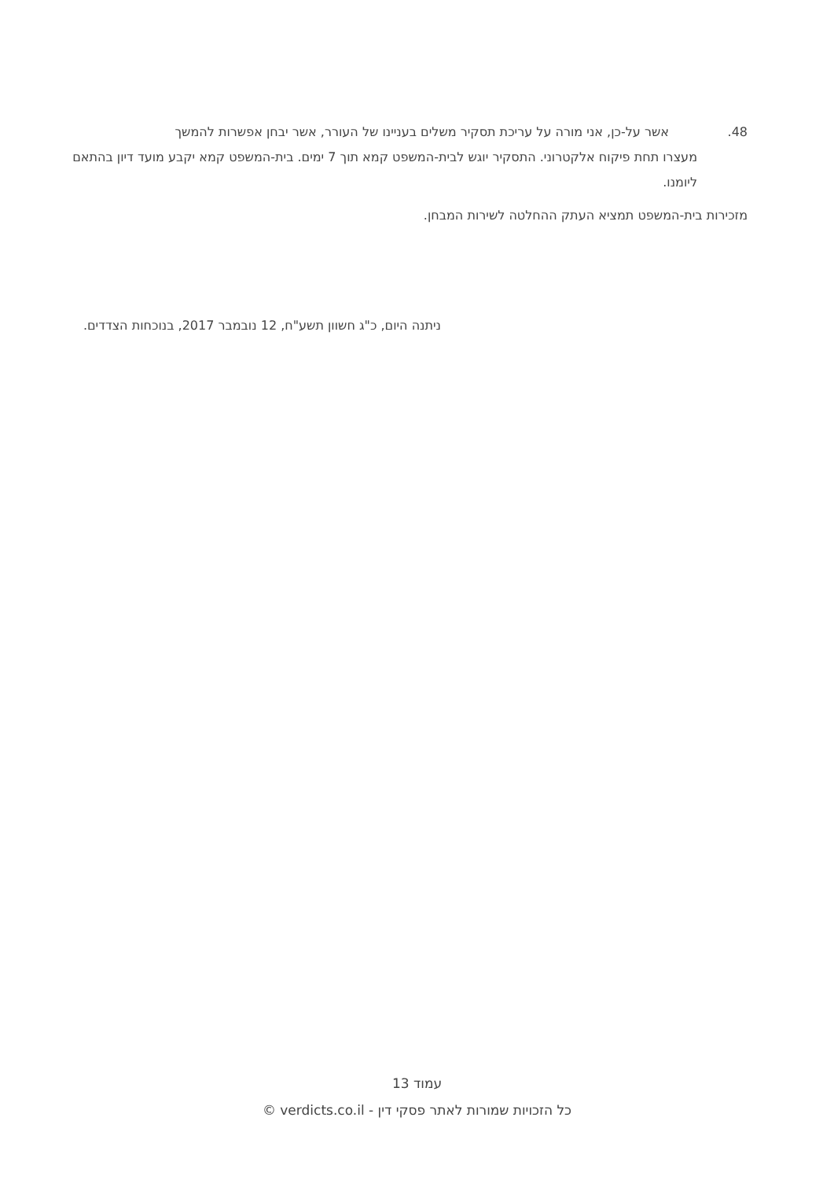48. אשר על-כן, אני מורה על עריכת תסקיר משלים בעניינו של העורר, אשר יבחן אפשרות להמשך
מעצרו תחת פיקוח אלקטרוני. התסקיר יוגש לבית-המשפט קמא תוך 7 ימים. בית-המשפט קמא יקבע מועד דיון בהתאם ליומנו.
מזכירות בית-המשפט תמציא העתק ההחלטה לשירות המבחן.
ניתנה היום, כ"ג חשוון תשע"ח, 12 נובמבר 2017, בנוכחות הצדדים.
עמוד 13
כל הזכויות שמורות לאתר פסקי דין - verdicts.co.il ©